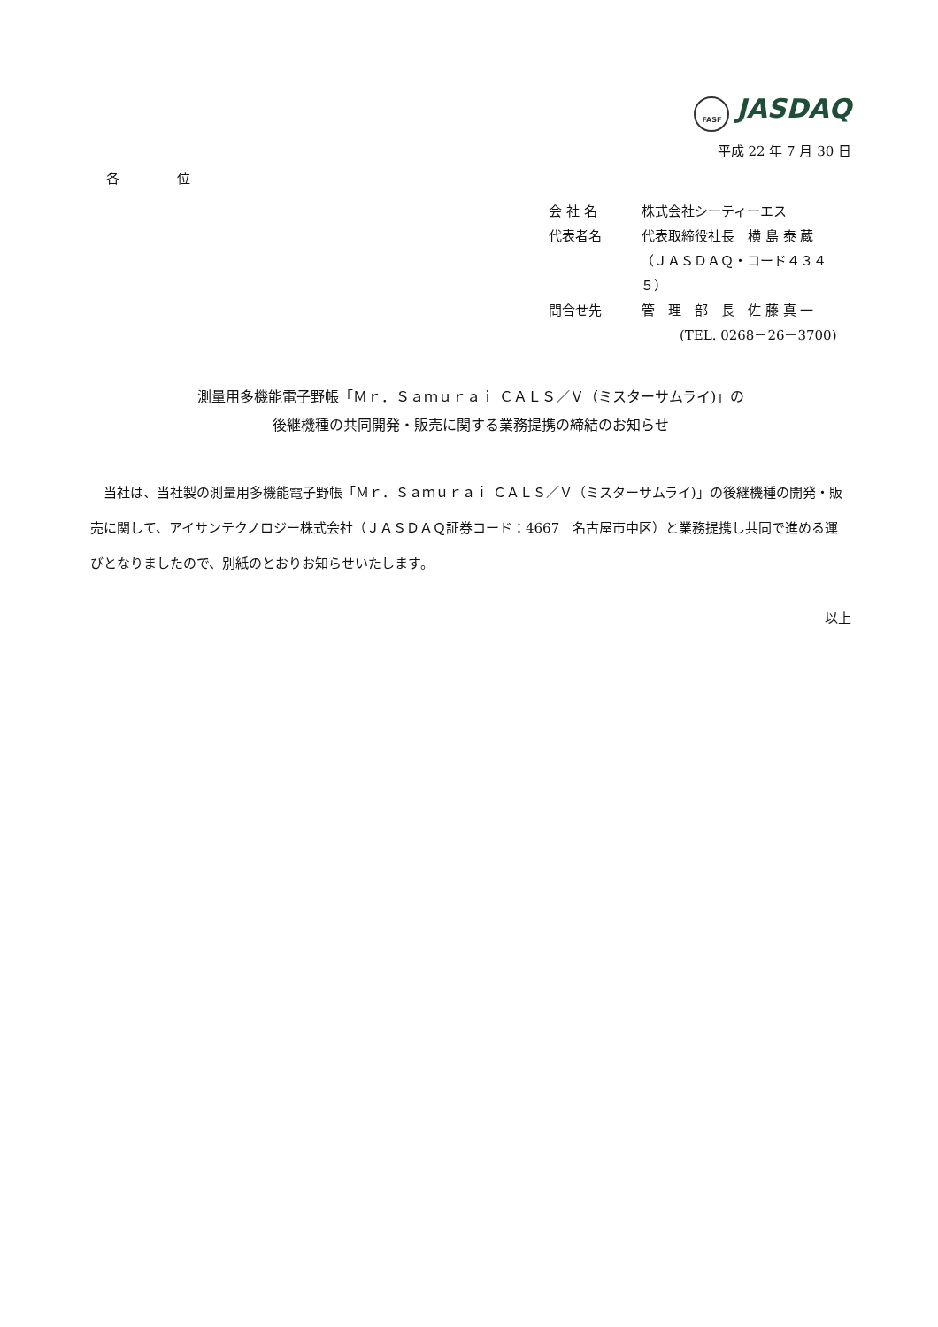FASF JASDAQ
平成 22 年 7 月 30 日
各 位
会 社 名 株式会社シーティーエス
代表者名 代表取締役社長　横 島 泰 蔵
（ＪＡＳＤＡＱ・コード４３４５）
問合せ先 管　理　部　長　佐 藤 真 一
(TEL. 0268－26－3700)
測量用多機能電子野帳「Ｍｒ．Ｓａｍｕｒａｉ ＣＡＬＳ／Ｖ（ミスターサムライ)」の
後継機種の共同開発・販売に関する業務提携の締結のお知らせ
　当社は、当社製の測量用多機能電子野帳「Ｍｒ．Ｓａｍｕｒａｉ ＣＡＬＳ／Ｖ（ミスターサムライ)」の後継機種の開発・販売に関して、アイサンテクノロジー株式会社（ＪＡＳＤＡＱ証券コード：4667　名古屋市中区）と業務提携し共同で進める運びとなりましたので、別紙のとおりお知らせいたします。
以上